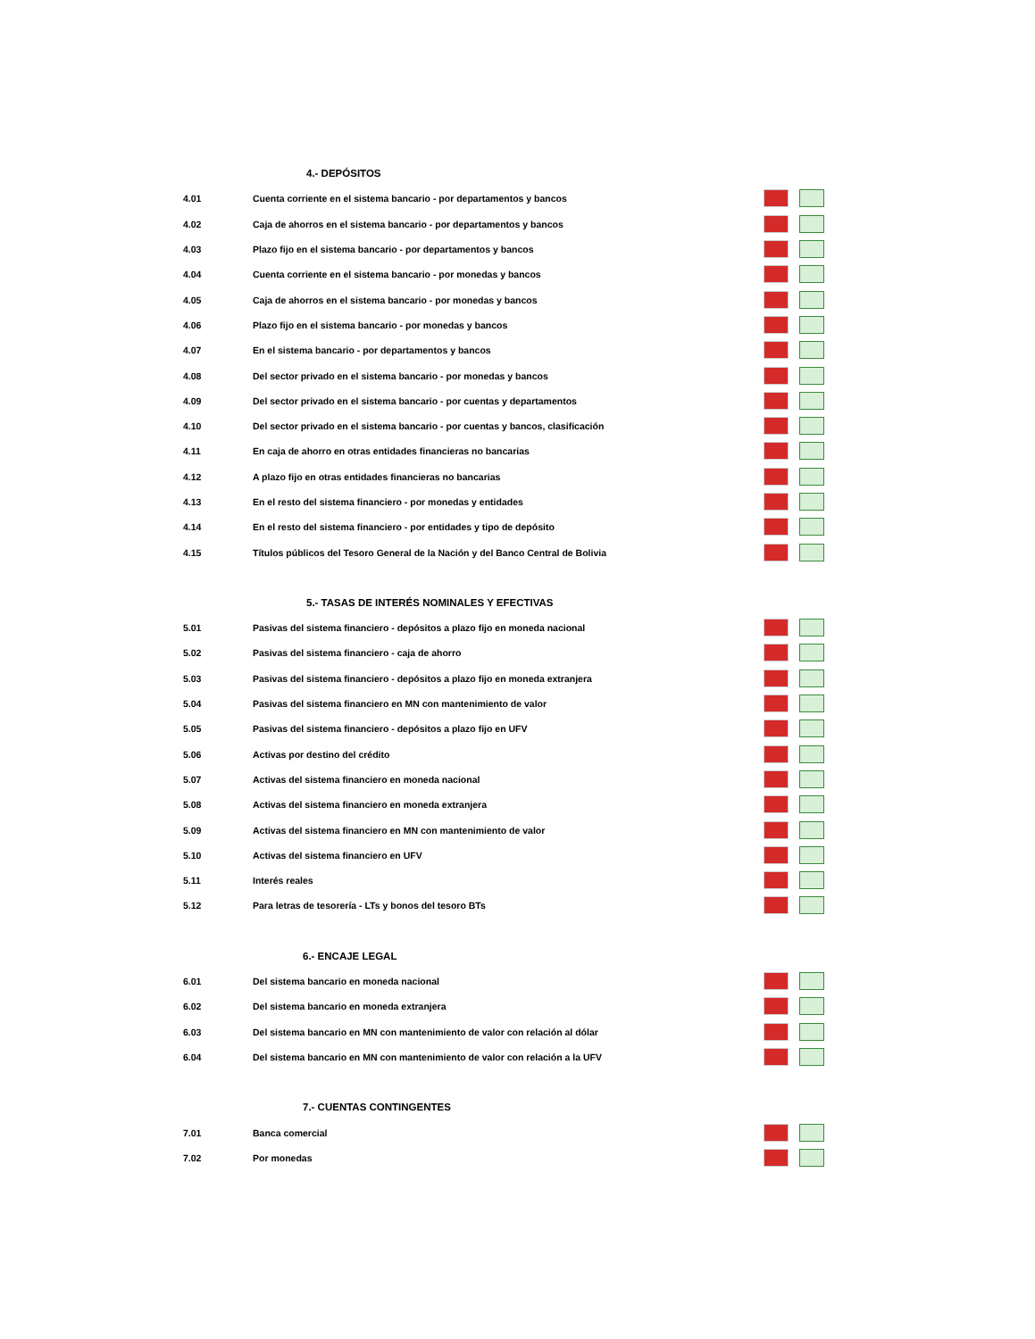| | 4.- DEPÓSITOS | |
| 4.01 | Cuenta corriente en el sistema bancario - por departamentos y bancos | |
| 4.02 | Caja de ahorros en el sistema bancario - por departamentos y bancos | |
| 4.03 | Plazo fijo en el sistema bancario - por departamentos y bancos | |
| 4.04 | Cuenta corriente en el sistema bancario - por monedas y bancos | |
| 4.05 | Caja de ahorros en el sistema bancario - por monedas y bancos | |
| 4.06 | Plazo fijo en el sistema bancario - por monedas y bancos | |
| 4.07 | En el sistema bancario - por departamentos y bancos | |
| 4.08 | Del sector privado en el sistema bancario - por monedas y bancos | |
| 4.09 | Del sector privado en el sistema bancario - por cuentas y departamentos | |
| 4.10 | Del sector privado en el sistema bancario - por cuentas y bancos, clasificación | |
| 4.11 | En caja de ahorro en otras entidades financieras no bancarias | |
| 4.12 | A plazo fijo en otras entidades financieras no bancarias | |
| 4.13 | En el resto del sistema financiero - por monedas y entidades | |
| 4.14 | En el resto del sistema financiero - por entidades y tipo de depósito | |
| 4.15 | Títulos públicos del Tesoro General de la Nación y del Banco Central de Bolivia | |
| | 5.- TASAS DE INTERÉS NOMINALES Y EFECTIVAS | |
| 5.01 | Pasivas del sistema financiero - depósitos a plazo fijo en moneda nacional | |
| 5.02 | Pasivas del sistema financiero - caja de ahorro | |
| 5.03 | Pasivas del sistema financiero - depósitos a plazo fijo en moneda extranjera | |
| 5.04 | Pasivas del sistema financiero en MN con mantenimiento de valor | |
| 5.05 | Pasivas del sistema financiero - depósitos a plazo fijo en UFV | |
| 5.06 | Activas por destino del crédito | |
| 5.07 | Activas del sistema financiero en moneda nacional | |
| 5.08 | Activas del sistema financiero en moneda extranjera | |
| 5.09 | Activas del sistema financiero en MN con mantenimiento de valor | |
| 5.10 | Activas del sistema financiero en UFV | |
| 5.11 | Interés reales | |
| 5.12 | Para letras de tesorería - LTs y bonos del tesoro BTs | |
| | 6.- ENCAJE LEGAL | |
| 6.01 | Del sistema bancario en moneda nacional | |
| 6.02 | Del sistema bancario en moneda extranjera | |
| 6.03 | Del sistema bancario en MN con mantenimiento de valor con relación al dólar | |
| 6.04 | Del sistema bancario en MN con mantenimiento de valor con relación a la UFV | |
| | 7.- CUENTAS CONTINGENTES | |
| 7.01 | Banca comercial | |
| 7.02 | Por monedas | |